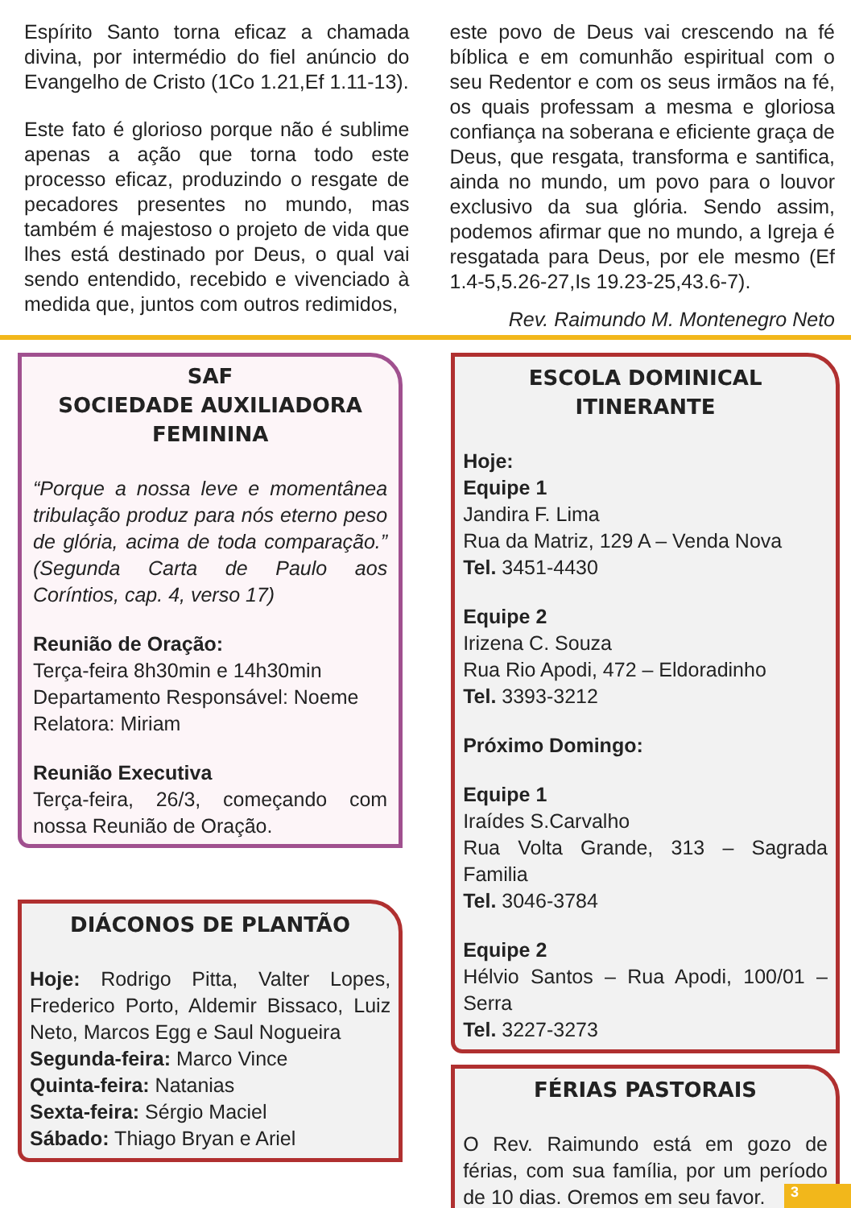Espírito Santo torna eficaz a chamada divina, por intermédio do fiel anúncio do Evangelho de Cristo (1Co 1.21,Ef 1.11-13).
Este fato é glorioso porque não é sublime apenas a ação que torna todo este processo eficaz, produzindo o resgate de pecadores presentes no mundo, mas também é majestoso o projeto de vida que lhes está destinado por Deus, o qual vai sendo entendido, recebido e vivenciado à medida que, juntos com outros redimidos,
este povo de Deus vai crescendo na fé bíblica e em comunhão espiritual com o seu Redentor e com os seus irmãos na fé, os quais professam a mesma e gloriosa confiança na soberana e eficiente graça de Deus, que resgata, transforma e santifica, ainda no mundo, um povo para o louvor exclusivo da sua glória. Sendo assim, podemos afirmar que no mundo, a Igreja é resgatada para Deus, por ele mesmo (Ef 1.4-5,5.26-27,Is 19.23-25,43.6-7).
Rev. Raimundo M. Montenegro Neto
SAF
SOCIEDADE AUXILIADORA FEMININA
“Porque a nossa leve e momentânea tribulação produz para nós eterno peso de glória, acima de toda comparação.” (Segunda Carta de Paulo aos Coríntios, cap. 4, verso 17)
Reunião de Oração:
Terça-feira 8h30min e 14h30min
Departamento Responsável: Noeme
Relatora: Miriam
Reunião Executiva
Terça-feira, 26/3, começando com nossa Reunião de Oração.
DIÁCONOS DE PLANTÃO
Hoje: Rodrigo Pitta, Valter Lopes, Frederico Porto, Aldemir Bissaco, Luiz Neto, Marcos Egg e Saul Nogueira
Segunda-feira: Marco Vince
Quinta-feira: Natanias
Sexta-feira: Sérgio Maciel
Sábado: Thiago Bryan e Ariel
ESCOLA DOMINICAL ITINERANTE
Hoje:
Equipe 1
Jandira F. Lima
Rua da Matriz, 129 A – Venda Nova
Tel. 3451-4430
Equipe 2
Irizena C. Souza
Rua Rio Apodi, 472 – Eldoradinho
Tel. 3393-3212
Próximo Domingo:
Equipe 1
Iraídes S.Carvalho
Rua Volta Grande, 313 – Sagrada Familia
Tel. 3046-3784
Equipe 2
Hélvio Santos – Rua Apodi, 100/01 – Serra
Tel. 3227-3273
FÉRIAS PASTORAIS
O Rev. Raimundo está em gozo de férias, com sua família, por um período de 10 dias. Oremos em seu favor.
3